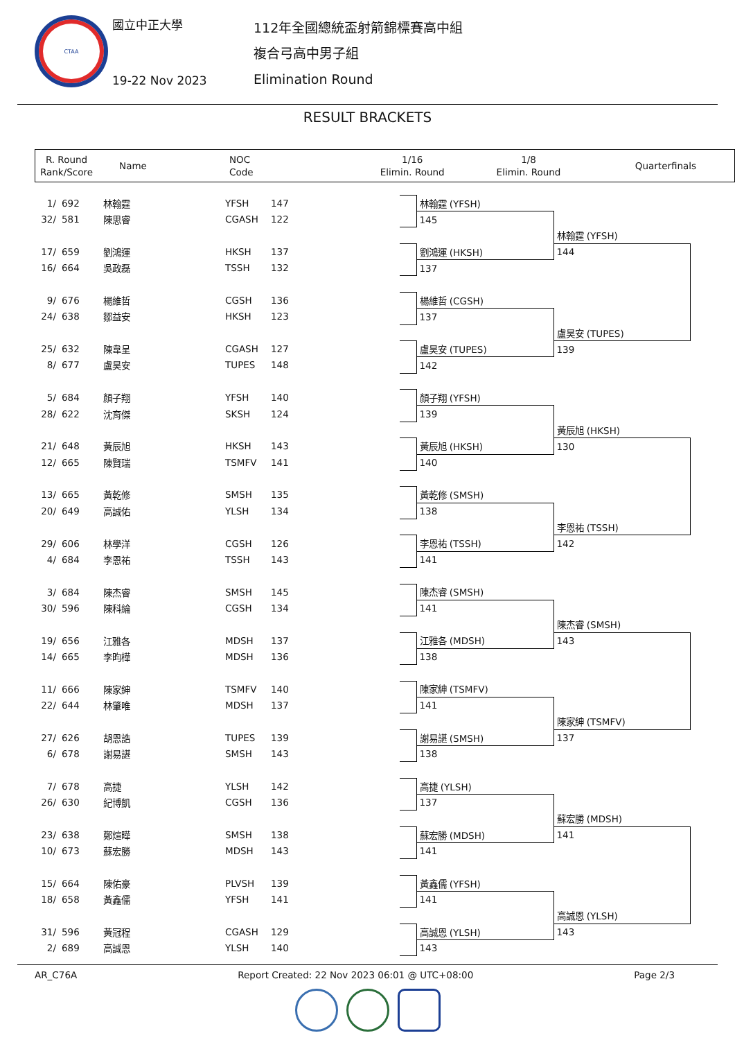CTAA
國立中正大學
19-22 Nov 2023
112年全國總統盃射箭錦標賽高中組
複合弓高中男子組
Elimination Round
RESULT BRACKETS
| R. Round Rank/Score | Name | NOC Code | 1/16 Elimin. Round | 1/8 Elimin. Round | Quarterfinals |
| 1/ | 692 | 林翰霆 | YFSH | 147 | | | 林翰霆 (YFSH) | |
| 32/ | 581 | 陳思睿 | CGASH | 122 | | | 145 | |
| | | | | | | | | 林翰霆 (YFSH) |
| 17/ | 659 | 劉鴻運 | HKSH | 137 | | | 劉鴻運 (HKSH) | 144 |
| 16/ | 664 | 吳政磊 | TSSH | 132 | | | 137 | |
| 9/ | 676 | 楊維哲 | CGSH | 136 | | | 楊維哲 (CGSH) | |
| 24/ | 638 | 鄒益安 | HKSH | 123 | | | 137 | |
| | | | | | | | | 盧昊安 (TUPES) |
| 25/ | 632 | 陳韋呈 | CGASH | 127 | | | 盧昊安 (TUPES) | 139 |
| 8/ | 677 | 盧昊安 | TUPES | 148 | | | 142 | |
| 5/ | 684 | 顏子翔 | YFSH | 140 | | | 顏子翔 (YFSH) | |
| 28/ | 622 | 沈育傑 | SKSH | 124 | | | 139 | |
| | | | | | | | | 黃辰旭 (HKSH) |
| 21/ | 648 | 黃辰旭 | HKSH | 143 | | | 黃辰旭 (HKSH) | 130 |
| 12/ | 665 | 陳賢瑞 | TSMFV | 141 | | | 140 | |
| 13/ | 665 | 黃乾修 | SMSH | 135 | | | 黃乾修 (SMSH) | |
| 20/ | 649 | 高誠佑 | YLSH | 134 | | | 138 | |
| | | | | | | | | 李恩祐 (TSSH) |
| 29/ | 606 | 林學洋 | CGSH | 126 | | | 李恩祐 (TSSH) | 142 |
| 4/ | 684 | 李恩祐 | TSSH | 143 | | | 141 | |
| 3/ | 684 | 陳杰睿 | SMSH | 145 | | | 陳杰睿 (SMSH) | |
| 30/ | 596 | 陳科綸 | CGSH | 134 | | | 141 | |
| | | | | | | | | 陳杰睿 (SMSH) |
| 19/ | 656 | 江雅各 | MDSH | 137 | | | 江雅各 (MDSH) | 143 |
| 14/ | 665 | 李昀樺 | MDSH | 136 | | | 138 | |
| 11/ | 666 | 陳家紳 | TSMFV | 140 | | | 陳家紳 (TSMFV) | |
| 22/ | 644 | 林肇唯 | MDSH | 137 | | | 141 | |
| | | | | | | | | 陳家紳 (TSMFV) |
| 27/ | 626 | 胡恩誥 | TUPES | 139 | | | 謝易諶 (SMSH) | 137 |
| 6/ | 678 | 謝易諶 | SMSH | 143 | | | 138 | |
| 7/ | 678 | 高捷 | YLSH | 142 | | | 高捷 (YLSH) | |
| 26/ | 630 | 紀博凱 | CGSH | 136 | | | 137 | |
| | | | | | | | | 蘇宏勝 (MDSH) |
| 23/ | 638 | 鄭煊曄 | SMSH | 138 | | | 蘇宏勝 (MDSH) | 141 |
| 10/ | 673 | 蘇宏勝 | MDSH | 143 | | | 141 | |
| 15/ | 664 | 陳佑豪 | PLVSH | 139 | | | 黃鑫儒 (YFSH) | |
| 18/ | 658 | 黃鑫儒 | YFSH | 141 | | | 141 | |
| | | | | | | | | 高誠恩 (YLSH) |
| 31/ | 596 | 黃冠程 | CGASH | 129 | | | 高誠恩 (YLSH) | 143 |
| 2/ | 689 | 高誠恩 | YLSH | 140 | | | 143 | |
AR_C76A Report Created: 22 Nov 2023 06:01 @ UTC+08:00 Page 2/3